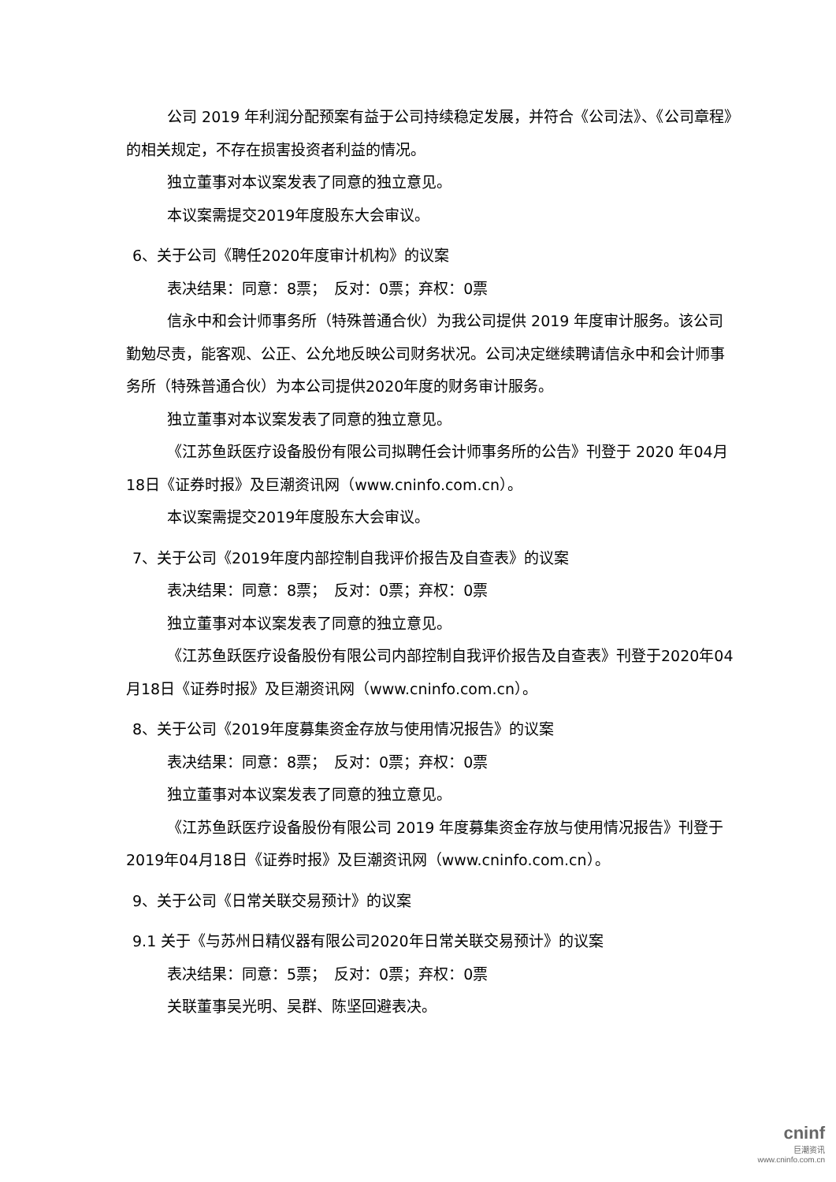公司 2019 年利润分配预案有益于公司持续稳定发展，并符合《公司法》、《公司章程》的相关规定，不存在损害投资者利益的情况。
独立董事对本议案发表了同意的独立意见。
本议案需提交2019年度股东大会审议。
6、关于公司《聘任2020年度审计机构》的议案
表决结果：同意：8票；　反对：0票；弃权：0票
信永中和会计师事务所（特殊普通合伙）为我公司提供 2019 年度审计服务。该公司勤勉尽责，能客观、公正、公允地反映公司财务状况。公司决定继续聘请信永中和会计师事务所（特殊普通合伙）为本公司提供2020年度的财务审计服务。
独立董事对本议案发表了同意的独立意见。
《江苏鱼跃医疗设备股份有限公司拟聘任会计师事务所的公告》刊登于 2020 年04月18日《证券时报》及巨潮资讯网（www.cninfo.com.cn）。
本议案需提交2019年度股东大会审议。
7、关于公司《2019年度内部控制自我评价报告及自查表》的议案
表决结果：同意：8票；　反对：0票；弃权：0票
独立董事对本议案发表了同意的独立意见。
《江苏鱼跃医疗设备股份有限公司内部控制自我评价报告及自查表》刊登于2020年04月18日《证券时报》及巨潮资讯网（www.cninfo.com.cn）。
8、关于公司《2019年度募集资金存放与使用情况报告》的议案
表决结果：同意：8票；　反对：0票；弃权：0票
独立董事对本议案发表了同意的独立意见。
《江苏鱼跃医疗设备股份有限公司 2019 年度募集资金存放与使用情况报告》刊登于2019年04月18日《证券时报》及巨潮资讯网（www.cninfo.com.cn）。
9、关于公司《日常关联交易预计》的议案
9.1 关于《与苏州日精仪器有限公司2020年日常关联交易预计》的议案
表决结果：同意：5票；　反对：0票；弃权：0票
关联董事吴光明、吴群、陈坚回避表决。
cninf
巨潮资讯
www.cninfo.com.cn